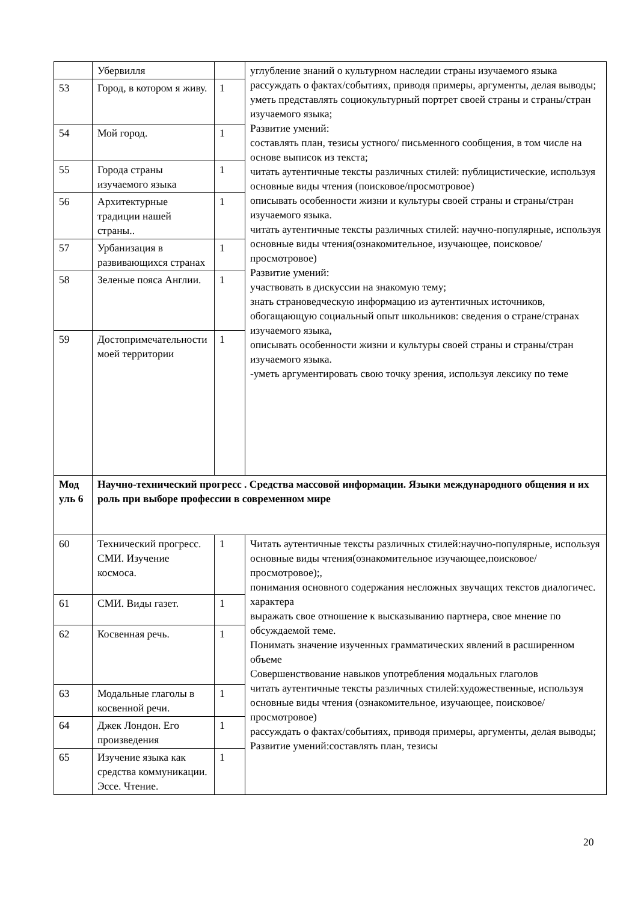| | Убервилля | | углубление знаний о культурном наследии страны изучаемого языка рассуждать о фактах/событиях, приводя примеры, аргументы, делая выводы; уметь представлять социокультурный портрет своей страны и страны/стран изучаемого языка; Развитие умений: составлять план, тезисы устного/ письменного сообщения, в том числе на основе выписок из текста; читать аутентичные тексты различных стилей: публицистические, используя основные виды чтения (поисковое/просмотровое) описывать особенности жизни и культуры своей страны и страны/стран изучаемого языка. читать аутентичные тексты различных стилей: научно-популярные, используя основные виды чтения(ознакомительное, изучающее, поисковое/просмотровое) Развитие умений: участвовать в дискуссии на знакомую тему; знать страноведческую информацию из аутентичных источников, обогащающую социальный опыт школьников: сведения о стране/странах изучаемого языка, описывать особенности жизни и культуры своей страны и страны/стран изучаемого языка. -уметь аргументировать свою точку зрения, используя лексику по теме |
| 53 | Город, в котором я живу. | 1 | |
| 54 | Мой город. | 1 | |
| 55 | Города страны изучаемого языка | 1 | |
| 56 | Архитектурные традиции нашей страны.. | 1 | |
| 57 | Урбанизация в развивающихся странах | 1 | |
| 58 | Зеленые пояса Англии. | 1 | |
| 59 | Достопримечательности моей территории | 1 | |
| Мод уль 6 | Научно-технический прогресс . Средства массовой информации. Языки международного общения и их роль при выборе профессии в современном мире | | |
| 60 | Технический прогресс. СМИ. Изучение космоса. | 1 | Читать аутентичные тексты различных стилей:научно-популярные, используя основные виды чтения(ознакомительное изучающее,поисковое/просмотровое);, понимания основного содержания несложных звучащих текстов диалогичес. характера выражать свое отношение к высказыванию партнера, свое мнение по обсуждаемой теме. Понимать значение изученных грамматических явлений в расширенном объеме Совершенствование навыков употребления модальных глаголов читать аутентичные тексты различных стилей:художественные, используя основные виды чтения (ознакомительное, изучающее, поисковое/просмотровое) рассуждать о фактах/событиях, приводя примеры, аргументы, делая выводы; Развитие умений:составлять план, тезисы |
| 61 | СМИ. Виды газет. | 1 | |
| 62 | Косвенная речь. | 1 | |
| 63 | Модальные глаголы в косвенной речи. | 1 | |
| 64 | Джек Лондон. Его произведения | 1 | |
| 65 | Изучение языка как средства коммуникации. Эссе. Чтение. | 1 | |
20